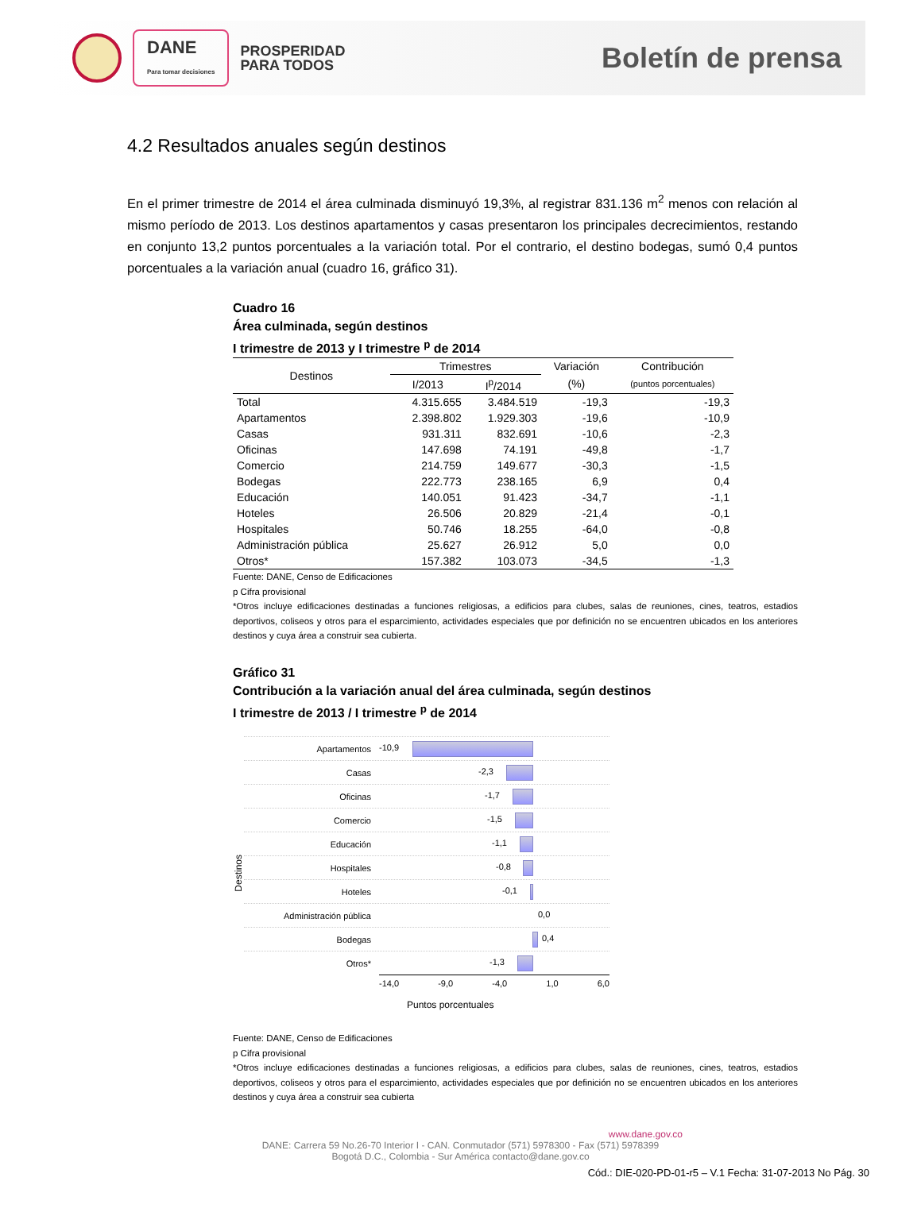DANE
Para tomar decisiones
PROSPERIDAD
PARA TODOS
Boletín de prensa
4.2 Resultados anuales según destinos
En el primer trimestre de 2014 el área culminada disminuyó 19,3%, al registrar 831.136 m<sup>2</sup> menos con relación al mismo período de 2013. Los destinos apartamentos y casas presentaron los principales decrecimientos, restando en conjunto 13,2 puntos porcentuales a la variación total. Por el contrario, el destino bodegas, sumó 0,4 puntos porcentuales a la variación anual (cuadro 16, gráfico 31).
Cuadro 16
Área culminada, según destinos
I trimestre de 2013 y I trimestre <sup>p</sup> de 2014
| Destinos | Trimestres | | Variación | Contribución |
| --- | --- | --- | --- | --- |
| | I/2013 | I<sup>p</sup>/2014 | (%) | (puntos porcentuales) |
| Total | 4.315.655 | 3.484.519 | -19,3 | -19,3 |
| Apartamentos | 2.398.802 | 1.929.303 | -19,6 | -10,9 |
| Casas | 931.311 | 832.691 | -10,6 | -2,3 |
| Oficinas | 147.698 | 74.191 | -49,8 | -1,7 |
| Comercio | 214.759 | 149.677 | -30,3 | -1,5 |
| Bodegas | 222.773 | 238.165 | 6,9 | 0,4 |
| Educación | 140.051 | 91.423 | -34,7 | -1,1 |
| Hoteles | 26.506 | 20.829 | -21,4 | -0,1 |
| Hospitales | 50.746 | 18.255 | -64,0 | -0,8 |
| Administración pública | 25.627 | 26.912 | 5,0 | 0,0 |
| Otros* | 157.382 | 103.073 | -34,5 | -1,3 |
Fuente: DANE, Censo de Edificaciones
p Cifra provisional
*Otros incluye edificaciones destinadas a funciones religiosas, a edificios para clubes, salas de reuniones, cines, teatros, estadios deportivos, coliseos y otros para el esparcimiento, actividades especiales que por definición no se encuentren ubicados en los anteriores destinos y cuya área a construir sea cubierta.
Gráfico 31
Contribución a la variación anual del área culminada, según destinos
I trimestre de 2013 / I trimestre <sup>p</sup> de 2014
Destinos
Apartamentos
-10,9
Casas
-2,3
Oficinas
-1,7
Comercio
-1,5
Educación
-1,1
Hospitales
-0,8
Hoteles
-0,1
Administración pública
0,0
Bodegas
0,4
Otros*
-1,3
-14,0 -9,0 -4,0 1,0 6,0
Puntos porcentuales
Fuente: DANE, Censo de Edificaciones
p Cifra provisional
*Otros incluye edificaciones destinadas a funciones religiosas, a edificios para clubes, salas de reuniones, cines, teatros, estadios deportivos, coliseos y otros para el esparcimiento, actividades especiales que por definición no se encuentren ubicados en los anteriores destinos y cuya área a construir sea cubierta
www.dane.gov.co
DANE: Carrera 59 No.26-70 Interior I - CAN. Conmutador (571) 5978300 - Fax (571) 5978399
Bogotá D.C., Colombia - Sur América contacto@dane.gov.co
Cód.: DIE-020-PD-01-r5 – V.1 Fecha: 31-07-2013 No Pág. 30